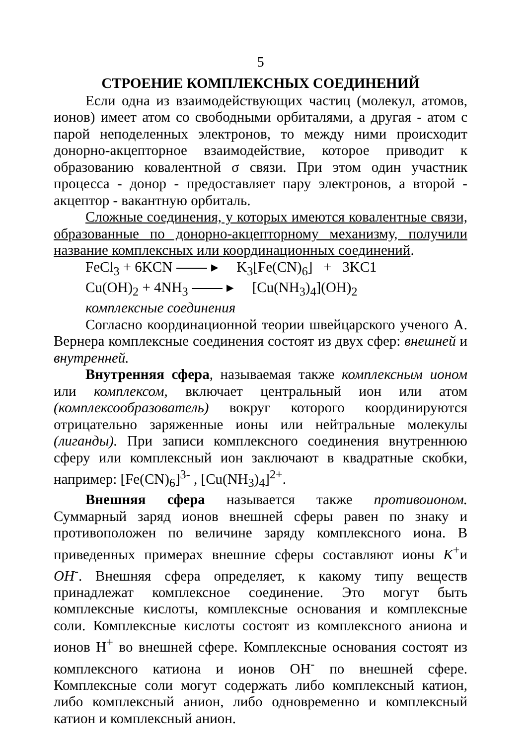5
СТРОЕНИЕ КОМПЛЕКСНЫХ СОЕДИНЕНИЙ
Если одна из взаимодействующих частиц (молекул, атомов, ионов) имеет атом со свободными орбиталями, а другая - атом с парой неподеленных электронов, то между ними происходит донорно-акцепторное взаимодействие, которое приводит к образованию ковалентной σ связи. При этом один участник процесса - донор - предоставляет пару электронов, а второй - акцептор - вакантную орбиталь.
Сложные соединения, у которых имеются ковалентные связи, образованные по донорно-акцепторному механизму, получили название комплексных или координационных соединений.
FeCl<sub>3</sub> + 6KCN ▸ K<sub>3</sub>[Fe(CN)<sub>6</sub>] + 3KC1
Cu(OH)<sub>2</sub> + 4NH<sub>3</sub> ▸ [Cu(NH<sub>3</sub>)<sub>4</sub>](OH)<sub>2</sub>
комплексные соединения
Согласно координационной теории швейцарского ученого А. Вернера комплексные соединения состоят из двух сфер: внешней и внутренней.
Внутренняя сфера, называемая также комплексным ионом или комплексом, включает центральный ион или атом (комплексообразователь) вокруг которого координируются отрицательно заряженные ионы или нейтральные молекулы (лиганды). При записи комплексного соединения внутреннюю сферу или комплексный ион заключают в квадратные скобки, например: [Fe(CN)<sub>6</sub>]<sup>3-</sup> , [Cu(NH<sub>3</sub>)<sub>4</sub>]<sup>2+</sup>.
Внешняя сфера называется также противоионом. Суммарный заряд ионов внешней сферы равен по знаку и противоположен по величине заряду комплексного иона. В приведенных примерах внешние сферы составляют ионы К<sup>+</sup>и ОН<sup>-</sup>. Внешняя сфера определяет, к какому типу веществ принадлежат комплексное соединение. Это могут быть комплексные кислоты, комплексные основания и комплексные соли. Комплексные кислоты состоят из комплексного аниона и ионов Н<sup>+</sup> во внешней сфере. Комплексные основания состоят из комплексного катиона и ионов ОН<sup>-</sup> по внешней сфере. Комплексные соли могут содержать либо комплексный катион, либо комплексный анион, либо одновременно и комплексный катион и комплексный анион.